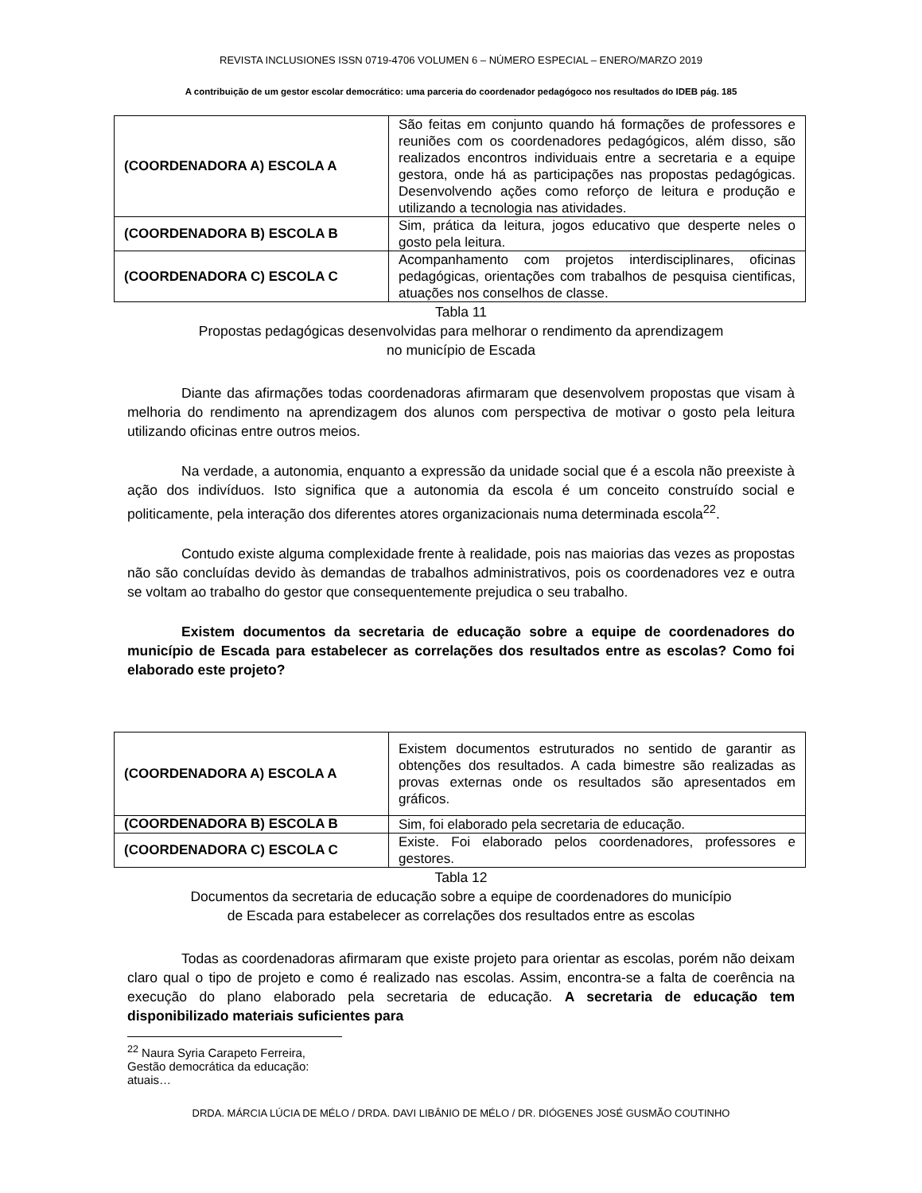REVISTA INCLUSIONES ISSN 0719-4706 VOLUMEN 6 – NÚMERO ESPECIAL – ENERO/MARZO 2019
A contribuição de um gestor escolar democrático: uma parceria do coordenador pedagógoco nos resultados do IDEB pág. 185
| (COORDENADORA A) ESCOLA A | São feitas em conjunto quando há formações de professores e reuniões com os coordenadores pedagógicos, além disso, são realizados encontros individuais entre a secretaria e a equipe gestora, onde há as participações nas propostas pedagógicas. Desenvolvendo ações como reforço de leitura e produção e utilizando a tecnologia nas atividades. |
| (COORDENADORA B) ESCOLA B | Sim, prática da leitura, jogos educativo que desperte neles o gosto pela leitura. |
| (COORDENADORA C) ESCOLA C | Acompanhamento com projetos interdisciplinares, oficinas pedagógicas, orientações com trabalhos de pesquisa cientificas, atuações nos conselhos de classe. |
Tabla 11
Propostas pedagógicas desenvolvidas para melhorar o rendimento da aprendizagem
no município de Escada
Diante das afirmações todas coordenadoras afirmaram que desenvolvem propostas que visam à melhoria do rendimento na aprendizagem dos alunos com perspectiva de motivar o gosto pela leitura utilizando oficinas entre outros meios.
Na verdade, a autonomia, enquanto a expressão da unidade social que é a escola não preexiste à ação dos indivíduos. Isto significa que a autonomia da escola é um conceito construído social e politicamente, pela interação dos diferentes atores organizacionais numa determinada escola<sup>22</sup>.
Contudo existe alguma complexidade frente à realidade, pois nas maiorias das vezes as propostas não são concluídas devido às demandas de trabalhos administrativos, pois os coordenadores vez e outra se voltam ao trabalho do gestor que consequentemente prejudica o seu trabalho.
Existem documentos da secretaria de educação sobre a equipe de coordenadores do município de Escada para estabelecer as correlações dos resultados entre as escolas? Como foi elaborado este projeto?
| (COORDENADORA A) ESCOLA A | Existem documentos estruturados no sentido de garantir as obtenções dos resultados. A cada bimestre são realizadas as provas externas onde os resultados são apresentados em gráficos. |
| (COORDENADORA B) ESCOLA B | Sim, foi elaborado pela secretaria de educação. |
| (COORDENADORA C) ESCOLA C | Existe. Foi elaborado pelos coordenadores, professores e gestores. |
Tabla 12
Documentos da secretaria de educação sobre a equipe de coordenadores do município
de Escada para estabelecer as correlações dos resultados entre as escolas
Todas as coordenadoras afirmaram que existe projeto para orientar as escolas, porém não deixam claro qual o tipo de projeto e como é realizado nas escolas. Assim, encontra-se a falta de coerência na execução do plano elaborado pela secretaria de educação. A secretaria de educação tem disponibilizado materiais suficientes para
<sup>22</sup> Naura Syria Carapeto Ferreira, Gestão democrática da educação: atuais…
DRDA. MÁRCIA LÚCIA DE MÉLO / DRDA. DAVI LIBÂNIO DE MÉLO / DR. DIÓGENES JOSÉ GUSMÃO COUTINHO